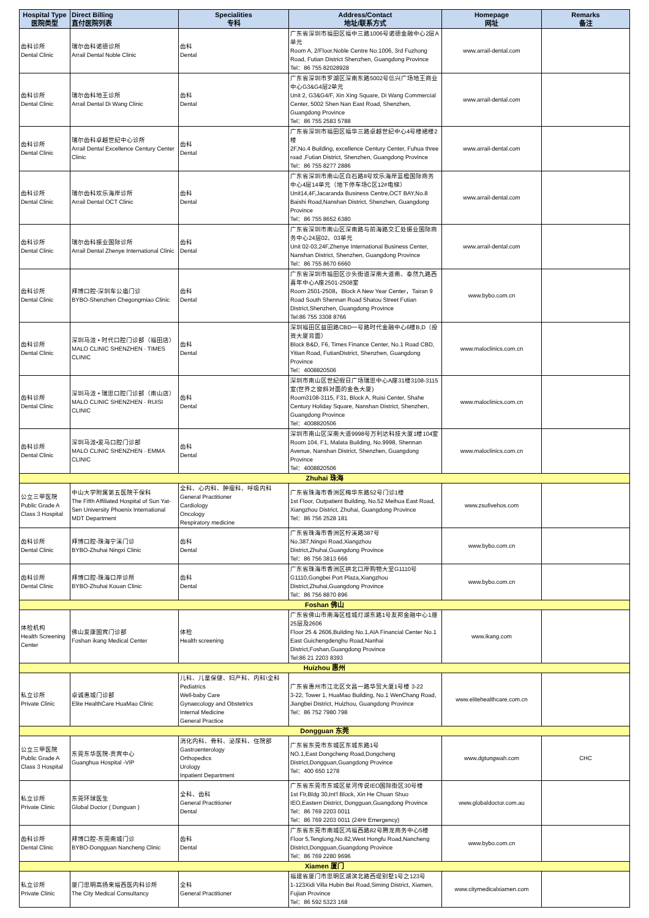| Hospital Type 医院类型 | Direct Billing 直付医院列表 | Specialities 专科 | Address/Contact 地址/联系方式 | Homepage 网址 | Remarks 备注 |
| --- | --- | --- | --- | --- | --- |
| 齿科诊所 Dental Clinic | 瑞尔齿科诺德诊所 Arrail Dental Noble Clinic | 齿科 Dental | 广东省深圳市福田区福中三路1006号诺德金融中心2层A单元 Room A, 2/Floor.Noble Centre No.1006, 3rd Fuzhong Road, Futian District Shenzhen, Guangdong Province Tel：86 755 82028928 | www.arrail-dental.com | |
| 齿科诊所 Dental Clinic | 瑞尔齿科地王诊所 Arrail Dental Di Wang Clinic | 齿科 Dental | 广东省深圳市罗湖区深南东路5002号信兴广场地王商业中心G3&G4层2单元 Unit 2, G3&G4/F, Xin Xing Square, Di Wang Commercial Center, 5002 Shen Nan East Road, Shenzhen, Guangdong Province Tel：86 755 2583 5788 | www.arrail-dental.com | |
| 齿科诊所 Dental Clinic | 瑞尔齿科卓越世纪中心诊所 Arrail Dental Excellence Century Center Clinic | 齿科 Dental | 广东省深圳市福田区福华三路卓越世纪中心4号楼裙楼2楼 2F,No.4 Building, excellence Century Center, Fuhua three road ,Futian District, Shenzhen, Guangdong Province Tel：86 755 8277 2886 | www.arrail-dental.com | |
| 齿科诊所 Dental Clinic | 瑞尔齿科欢乐海岸诊所 Arrail Dental OCT Clinic | 齿科 Dental | 广东省深圳市南山区白石路8号欢乐海岸蓝楹国际商务中心4层14单元（地下停车场C区12#电梯） Unit14,4F,Jacaranda Business Centre,OCT BAY,No.8 Baishi Road,Nanshan District, Shenzhen, Guangdong Province Tel：86 755 8652 6380 | www.arrail-dental.com | |
| 齿科诊所 Dental Clinic | 瑞尔齿科振业国际诊所 Arrail Dental Zhenye International Clinic | 齿科 Dental | 广东省深圳市南山区深南路与前海路交汇处振业国际商务中心24层02、03单元 Unit 02-03,24F,Zhenye International Business Center, Nanshan District, Shenzhen, Guangdong Province Tel：86 755 8670 6660 | www.arrail-dental.com | |
| 齿科诊所 Dental Clinic | 拜博口腔-深圳车公庙门诊 BYBO-Shenzhen Chegongmiao Clinic | 齿科 Dental | 广东省深圳市福田区沙头街道深南大道南、泰然九路西喜年中心A座2501-2508室 Room 2501-2508，Block A New Year Center，Tairan 9 Road South Shennan Road Shatou Street Futian District,Shenzhen, Guangdong Province Tel:86 755 3308 8766 | www.bybo.com.cn | |
| 齿科诊所 Dental Clinic | 深圳马泷 • 时代口腔门诊部（福田店） MALO CLINIC SHENZHEN · TIMES CLINIC | 齿科 Dental | 深圳福田区益田路CBD一号路时代金融中心6楼B,D（投资大厦背面） Block B&D, F6, Times Finance Center, No.1 Road CBD, Yitian Road, FutianDistrict, Shenzhen, Guangdong Province Tel：4008820506 | www.maloclinics.com.cn | |
| 齿科诊所 Dental Clinic | 深圳马泷 • 瑞思口腔门诊部（南山店） MALO CLINIC SHENZHEN · RUISI CLINIC | 齿科 Dental | 深圳市南山区世纪假日广场瑞思中心A座31楼3108-3115室(世界之窗斜对面的金色大厦) Room3108-3115, F31, Block A, Ruisi Center, Shahe Century Holiday Square, Nanshan District, Shenzhen, Guangdong Province Tel：4008820506 | www.maloclinics.com.cn | |
| 齿科诊所 Dental Clinic | 深圳马泷•爱马口腔门诊部 MALO CLINIC SHENZHEN · EMMA CLINIC | 齿科 Dental | 深圳市南山区深南大道9998号万利达科技大厦1楼104室 Room 104, F1, Malata Building, No.9998, Shennan Avenue, Nanshan District, Shenzhen, Guangdong Province Tel：4008820506 | www.maloclinics.com.cn | |
| Zhuhai 珠海 | | | | | |
| 公立三甲医院 Public Grade A Class 3 Hospital | 中山大学附属第五医院干保科 The Fifth Affiliated Hospital of Sun Yat-Sen University Phoenix International MDT Department | 全科、心内科、肿瘤科、呼吸内科 General Practitioner Cardiology Oncology Respiratory medicine | 广东省珠海市香洲区梅华东路52号门诊1楼 1st Floor, Outpatient Building, No.52 Meihua East Road, Xiangzhou District, Zhuhai, Guangdong Province Tel：86 756 2528 181 | www.zsufivehos.com | |
| 齿科诊所 Dental Clinic | 拜博口腔-珠海宁溪门诊 BYBO-Zhuhai Ningxi Clinic | 齿科 Dental | 广东省珠海市香洲区柠溪路387号 No.387,Ningxi Road,Xiangzhou District,Zhuhai,Guangdong Province Tel：86 756 3813 666 | www.bybo.com.cn | |
| 齿科诊所 Dental Clinic | 拜博口腔-珠海口岸诊所 BYBO-Zhuhai Kouan Clinic | 齿科 Dental | 广东省珠海市香洲区拱北口岸购物大堂G1110号 G1110,Gongbei Port Plaza,Xiangzhou District,Zhuhai,Guangdong Province Tel：86 756 8870 896 | www.bybo.com.cn | |
| Foshan 佛山 | | | | | |
| 体检机构 Health Screening Center | 佛山爱康国宾门诊部 Foshan ikang Medical Center | 体检 Health screening | 广东省佛山市南海区桂城灯湖东路1号友邦金融中心1座25层及2606 Floor 25 & 2606,Building No.1,AIA Financial Center No.1 East Guichengdenghu Road,Nanhai District,Foshan,Guangdong Province Tel:86 21 2203 8393 | www.ikang.com | |
| Huizhou 惠州 | | | | | |
| 私立诊所 Private Clinic | 卓诚惠城门诊部 Elite HealthCare HuaMao Clinic | 儿科、儿童保健、妇产科、内科\全科 Pediatrics Well-baby Care Gynaecology and Obstetrics Internal Medicine General Practice | 广东省惠州市江北区文昌一路华贸大厦1号楼 3-22 3-22, Tower 1, HuaMao Building, No.1 WenChang Road, Jiangbei District, Huizhou, Guangdong Province Tel：86 752 7980 798 | www.elitehealthcare.com.cn | |
| Dongguan 东莞 | | | | | |
| 公立三甲医院 Public Grade A Class 3 Hospital | 东莞东华医院-贵宾中心 Guanghua Hospital -VIP | 消化内科、骨科、泌尿科、住院部 Gastroenterology Orthopedics Urology Inpatient Department | 广东省东莞市东城区东城东路1号 NO.1,East Dongcheng Road,Dongcheng District,Dongguan,Guangdong Province Tel：400 650 1278 | www.dgtungwah.com | CHC |
| 私立诊所 Private Clinic | 东莞环球医生 Global Doctor ( Donguan ) | 全科、齿科 General Practitioner Dental | 广东省东莞市东城区星河传说IEO国际街区30号楼 1st Flr,Bldg 30,Int'l Block, Xin He Chuan Shuo IEO,Eastern District, Dongguan,Guangdong Province Tel：86 769 2203 0011 Tel：86 769 2203 0011 (24Hr Emergency) | www.globaldoctor.com.au | |
| 齿科诊所 Dental Clinic | 拜博口腔-东莞南城门诊 BYBO-Dongguan Nancheng Clinic | 齿科 Dental | 广东省东莞市南城区鸿福西路82号腾龙商务中心5楼 Floor 5,Tenglong,No.82,West Hongfu Road,Nancheng District,Dongguan,Guangdong Province Tel：86 769 2280 9696 | www.bybo.com.cn | |
| Xiamen 厦门 | | | | | |
| 私立诊所 Private Clinic | 厦门思明高扬来福西医内科诊所 The City Medical Consultancy | 全科 General Practitioner | 福建省厦门市思明区湖滨北路西堤别墅1号之123号 1-123Xidi Villa Hubin Bei Road,Siming District, Xiamen, Fujian Province Tel：86 592 5323 168 | www.citymedicalxiamen.com | |